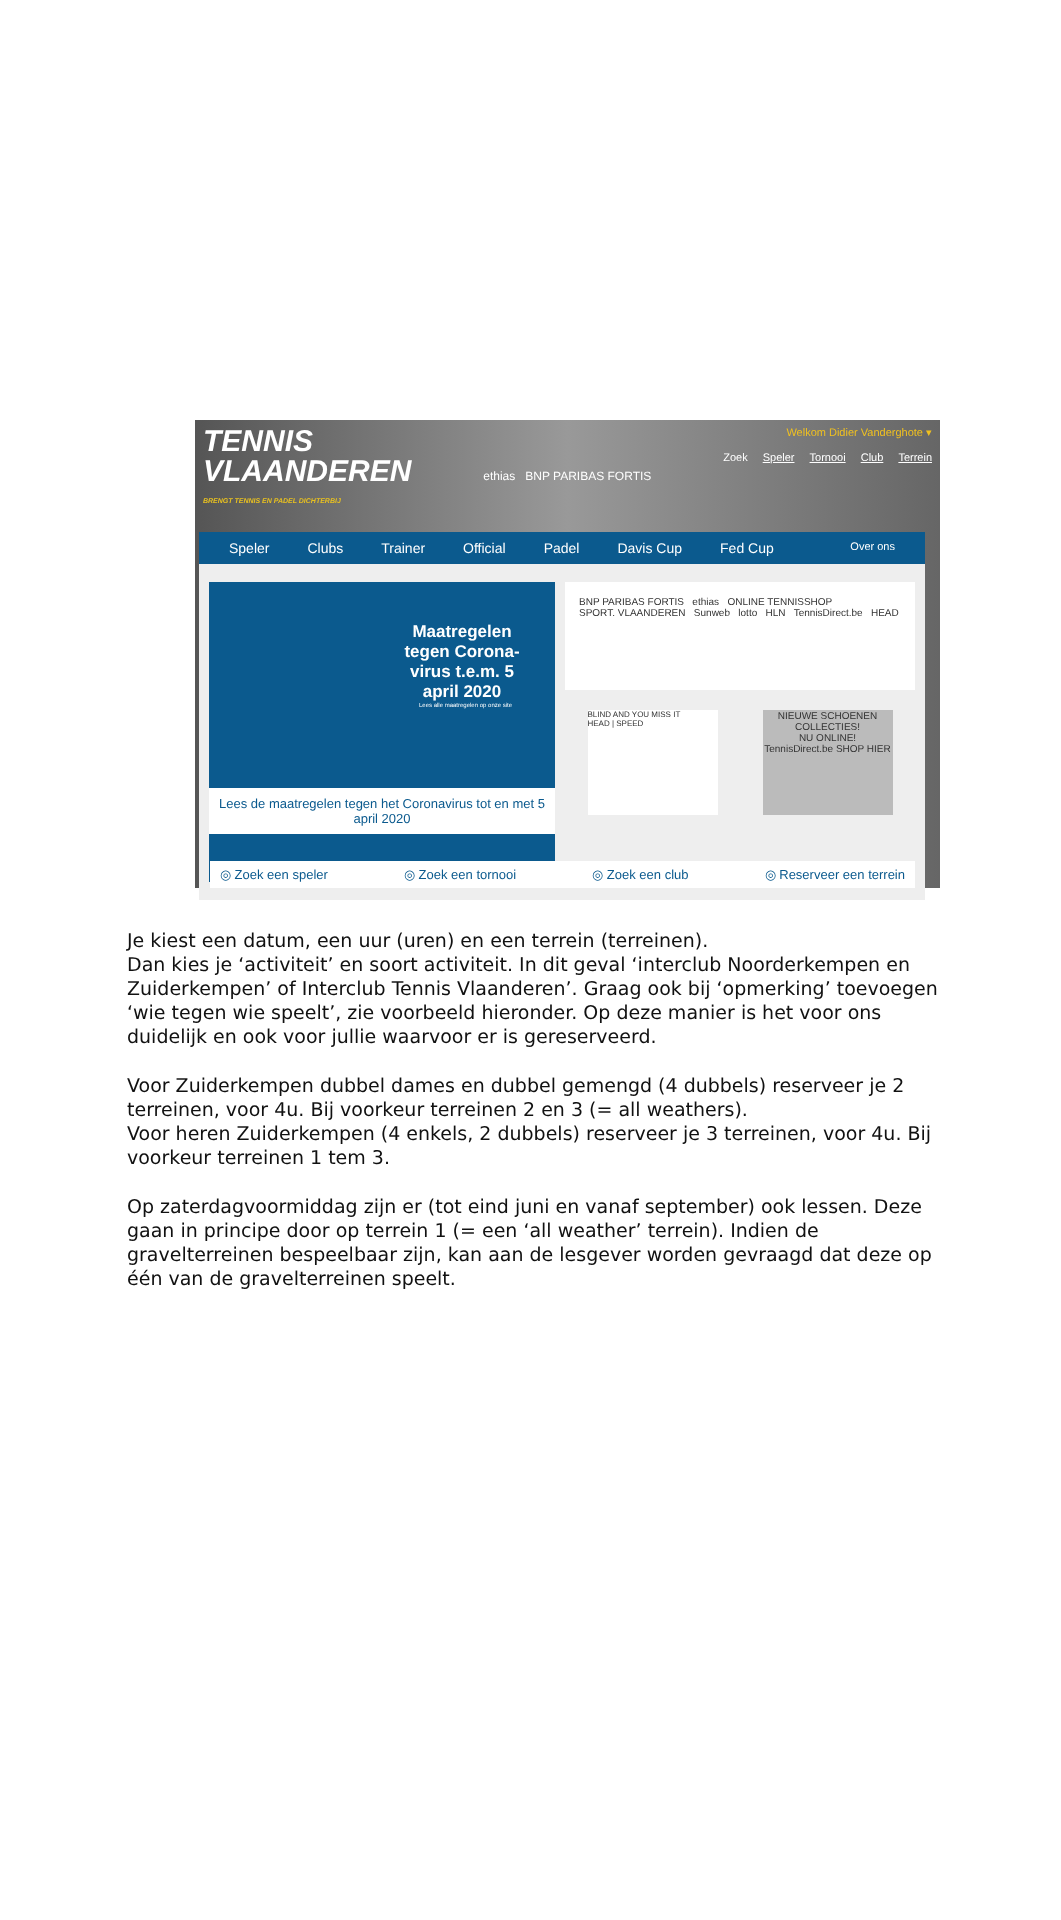TENNIS
VLAANDEREN
BRENGT TENNIS EN PADEL DICHTERBIJ
ethias BNP PARIBAS FORTIS Welkom Didier Vanderghote ▾
Zoek Speler Tornooi Club Terrein
Speler Clubs Trainer Official Padel Davis Cup Fed Cup Over ons
Maatregelen tegen Corona-virus t.e.m. 5 april 2020
Lees alle maatregelen op onze site
Lees de maatregelen tegen het Coronavirus tot en met 5 april 2020
BNP PARIBAS FORTIS ethias ONLINE TENNISSHOP
SPORT. VLAANDEREN Sunweb lotto HLN TennisDirect.be HEAD
BLIND AND YOU MISS IT
HEAD | SPEED
NIEUWE SCHOENEN COLLECTIES!
NU ONLINE!
TennisDirect.be SHOP HIER
◎ Zoek een speler ◎ Zoek een tornooi ◎ Zoek een club ◎ Reserveer een terrein
Je kiest een datum, een uur (uren) en een terrein (terreinen).
Dan kies je ‘activiteit’ en soort activiteit. In dit geval ‘interclub Noorderkempen en Zuiderkempen’ of Interclub Tennis Vlaanderen’. Graag ook bij ‘opmerking’ toevoegen ‘wie tegen wie speelt’, zie voorbeeld hieronder. Op deze manier is het voor ons duidelijk en ook voor jullie waarvoor er is gereserveerd.
Voor Zuiderkempen dubbel dames en dubbel gemengd (4 dubbels) reserveer je 2 terreinen, voor 4u. Bij voorkeur terreinen 2 en 3 (= all weathers).
Voor heren Zuiderkempen (4 enkels, 2 dubbels) reserveer je 3 terreinen, voor 4u. Bij voorkeur terreinen 1 tem 3.
Op zaterdagvoormiddag zijn er (tot eind juni en vanaf september) ook lessen. Deze gaan in principe door op terrein 1 (= een ‘all weather’ terrein). Indien de gravelterreinen bespeelbaar zijn, kan aan de lesgever worden gevraagd dat deze op één van de gravelterreinen speelt.